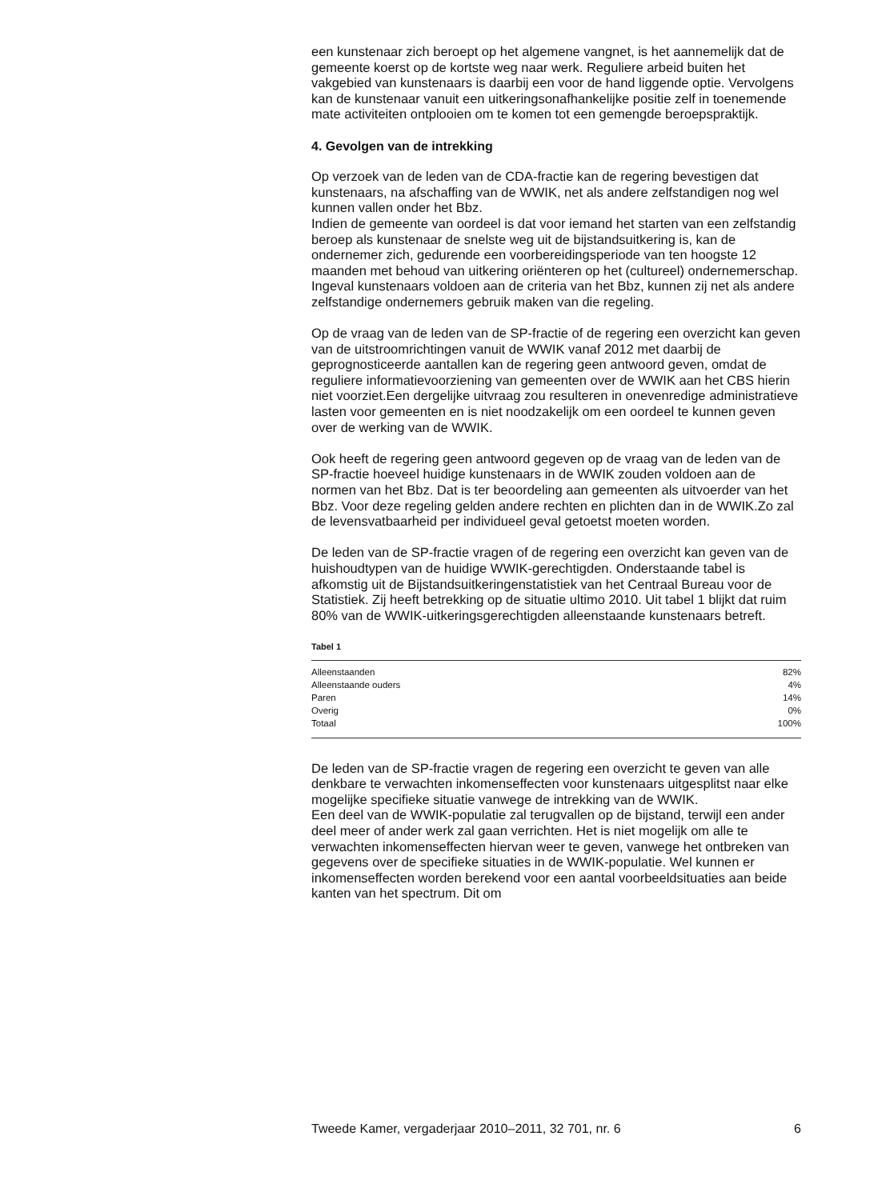een kunstenaar zich beroept op het algemene vangnet, is het aannemelijk dat de gemeente koerst op de kortste weg naar werk. Reguliere arbeid buiten het vakgebied van kunstenaars is daarbij een voor de hand liggende optie. Vervolgens kan de kunstenaar vanuit een uitkeringsonafhankelijke positie zelf in toenemende mate activiteiten ontplooien om te komen tot een gemengde beroepspraktijk.
4. Gevolgen van de intrekking
Op verzoek van de leden van de CDA-fractie kan de regering bevestigen dat kunstenaars, na afschaffing van de WWIK, net als andere zelfstandigen nog wel kunnen vallen onder het Bbz.
Indien de gemeente van oordeel is dat voor iemand het starten van een zelfstandig beroep als kunstenaar de snelste weg uit de bijstandsuitkering is, kan de ondernemer zich, gedurende een voorbereidingsperiode van ten hoogste 12 maanden met behoud van uitkering oriënteren op het (cultureel) ondernemerschap. Ingeval kunstenaars voldoen aan de criteria van het Bbz, kunnen zij net als andere zelfstandige ondernemers gebruik maken van die regeling.
Op de vraag van de leden van de SP-fractie of de regering een overzicht kan geven van de uitstroomrichtingen vanuit de WWIK vanaf 2012 met daarbij de geprognosticeerde aantallen kan de regering geen antwoord geven, omdat de reguliere informatievoorziening van gemeenten over de WWIK aan het CBS hierin niet voorziet.Een dergelijke uitvraag zou resulteren in onevenredige administratieve lasten voor gemeenten en is niet noodzakelijk om een oordeel te kunnen geven over de werking van de WWIK.
Ook heeft de regering geen antwoord gegeven op de vraag van de leden van de SP-fractie hoeveel huidige kunstenaars in de WWIK zouden voldoen aan de normen van het Bbz. Dat is ter beoordeling aan gemeenten als uitvoerder van het Bbz. Voor deze regeling gelden andere rechten en plichten dan in de WWIK.Zo zal de levensvatbaarheid per individueel geval getoetst moeten worden.
De leden van de SP-fractie vragen of de regering een overzicht kan geven van de huishoudtypen van de huidige WWIK-gerechtigden. Onderstaande tabel is afkomstig uit de Bijstandsuitkeringenstatistiek van het Centraal Bureau voor de Statistiek. Zij heeft betrekking op de situatie ultimo 2010. Uit tabel 1 blijkt dat ruim 80% van de WWIK-uitkeringsgerechtigden alleenstaande kunstenaars betreft.
Tabel 1
| Alleenstaanden | 82% |
| Alleenstaande ouders | 4% |
| Paren | 14% |
| Overig | 0% |
| Totaal | 100% |
De leden van de SP-fractie vragen de regering een overzicht te geven van alle denkbare te verwachten inkomenseffecten voor kunstenaars uitgesplitst naar elke mogelijke specifieke situatie vanwege de intrekking van de WWIK.
Een deel van de WWIK-populatie zal terugvallen op de bijstand, terwijl een ander deel meer of ander werk zal gaan verrichten. Het is niet mogelijk om alle te verwachten inkomenseffecten hiervan weer te geven, vanwege het ontbreken van gegevens over de specifieke situaties in de WWIK-populatie. Wel kunnen er inkomenseffecten worden berekend voor een aantal voorbeeldsituaties aan beide kanten van het spectrum. Dit om
Tweede Kamer, vergaderjaar 2010–2011, 32 701, nr. 6 6